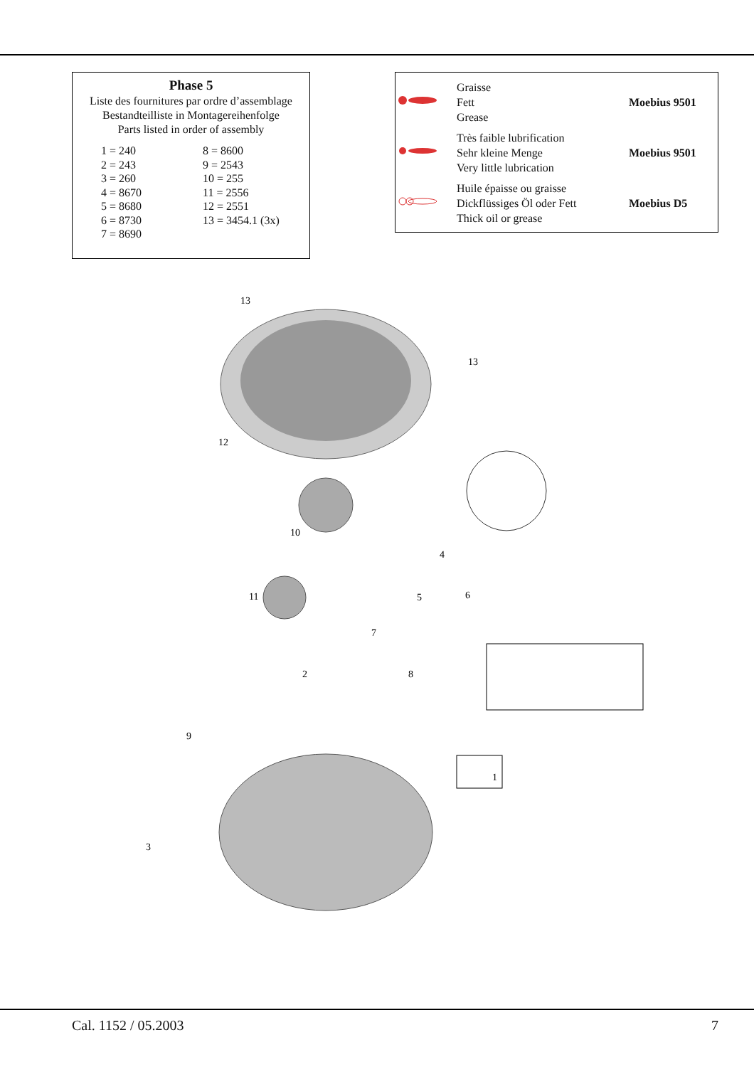Phase 5
Liste des fournitures par ordre d’assemblage
Bestandteilliste in Montagereihenfolge
Parts listed in order of assembly
| 1 = 240 | 8 = 8600 |
| 2 = 243 | 9 = 2543 |
| 3 = 260 | 10 = 255 |
| 4 = 8670 | 11 = 2556 |
| 5 = 8680 | 12 = 2551 |
| 6 = 8730 | 13 = 3454.1 (3x) |
| 7 = 8690 | |
| | Graisse Fett Grease | Moebius 9501 |
| | Très faible lubrification Sehr kleine Menge Very little lubrication | Moebius 9501 |
| | Huile épaisse ou graisse Dickflüssiges Öl oder Fett Thick oil or grease | Moebius D5 |
13
13
12
10
4
5
6
11
7
2
8
9
1
3
Cal. 1152 / 05.2003 7